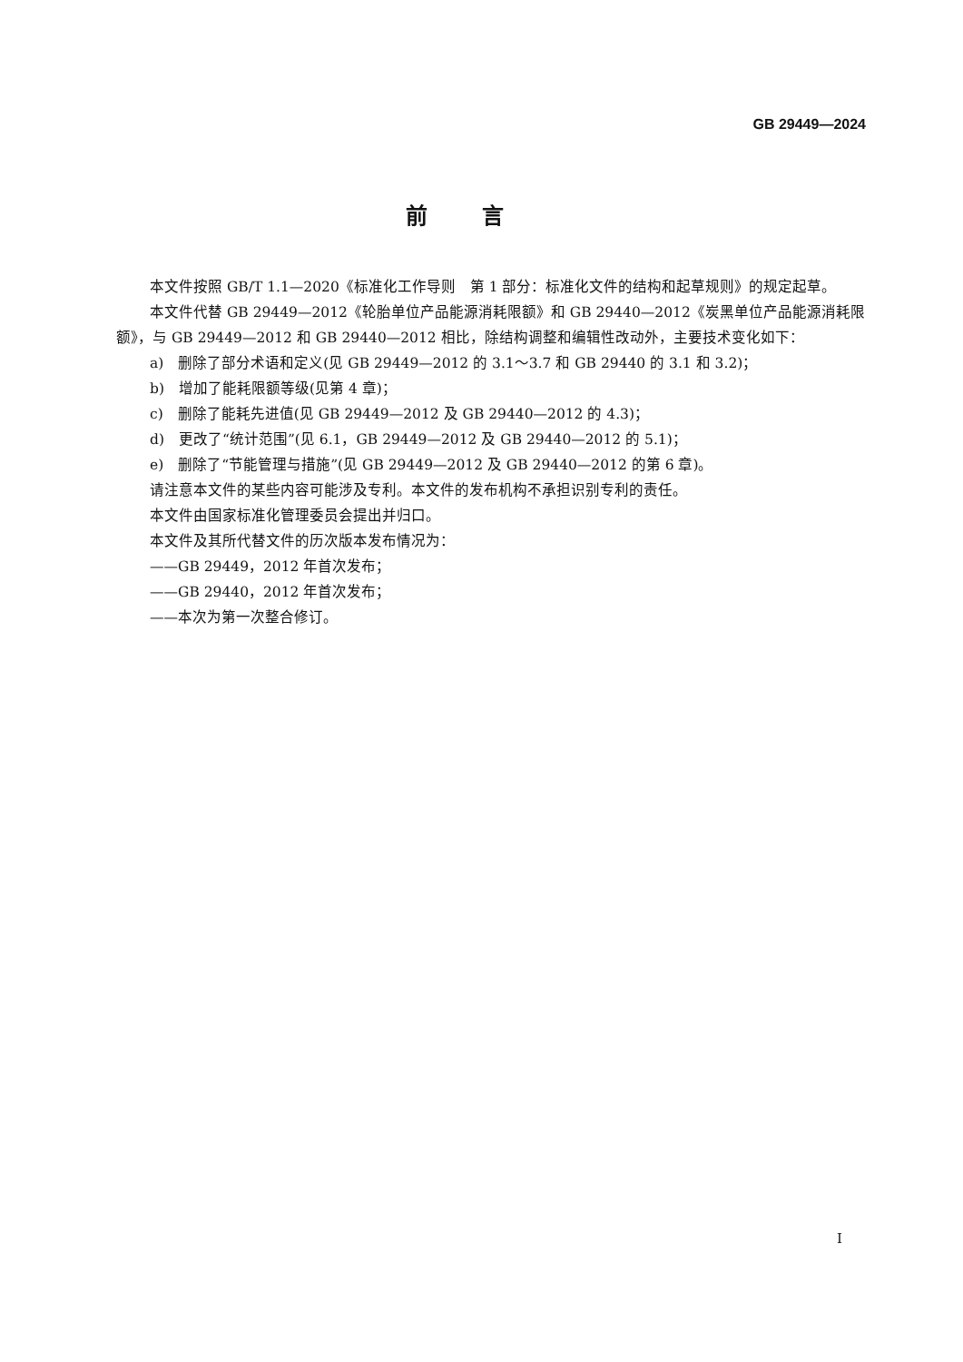GB 29449—2024
前言
本文件按照 GB/T 1.1—2020《标准化工作导则　第 1 部分：标准化文件的结构和起草规则》的规定起草。
本文件代替 GB 29449—2012《轮胎单位产品能源消耗限额》和 GB 29440—2012《炭黑单位产品能源消耗限额》，与 GB 29449—2012 和 GB 29440—2012 相比，除结构调整和编辑性改动外，主要技术变化如下：
a)　删除了部分术语和定义(见 GB 29449—2012 的 3.1～3.7 和 GB 29440 的 3.1 和 3.2)；
b)　增加了能耗限额等级(见第 4 章)；
c)　删除了能耗先进值(见 GB 29449—2012 及 GB 29440—2012 的 4.3)；
d)　更改了“统计范围”(见 6.1，GB 29449—2012 及 GB 29440—2012 的 5.1)；
e)　删除了“节能管理与措施”(见 GB 29449—2012 及 GB 29440—2012 的第 6 章)。
请注意本文件的某些内容可能涉及专利。本文件的发布机构不承担识别专利的责任。
本文件由国家标准化管理委员会提出并归口。
本文件及其所代替文件的历次版本发布情况为：
——GB 29449，2012 年首次发布；
——GB 29440，2012 年首次发布；
——本次为第一次整合修订。
I